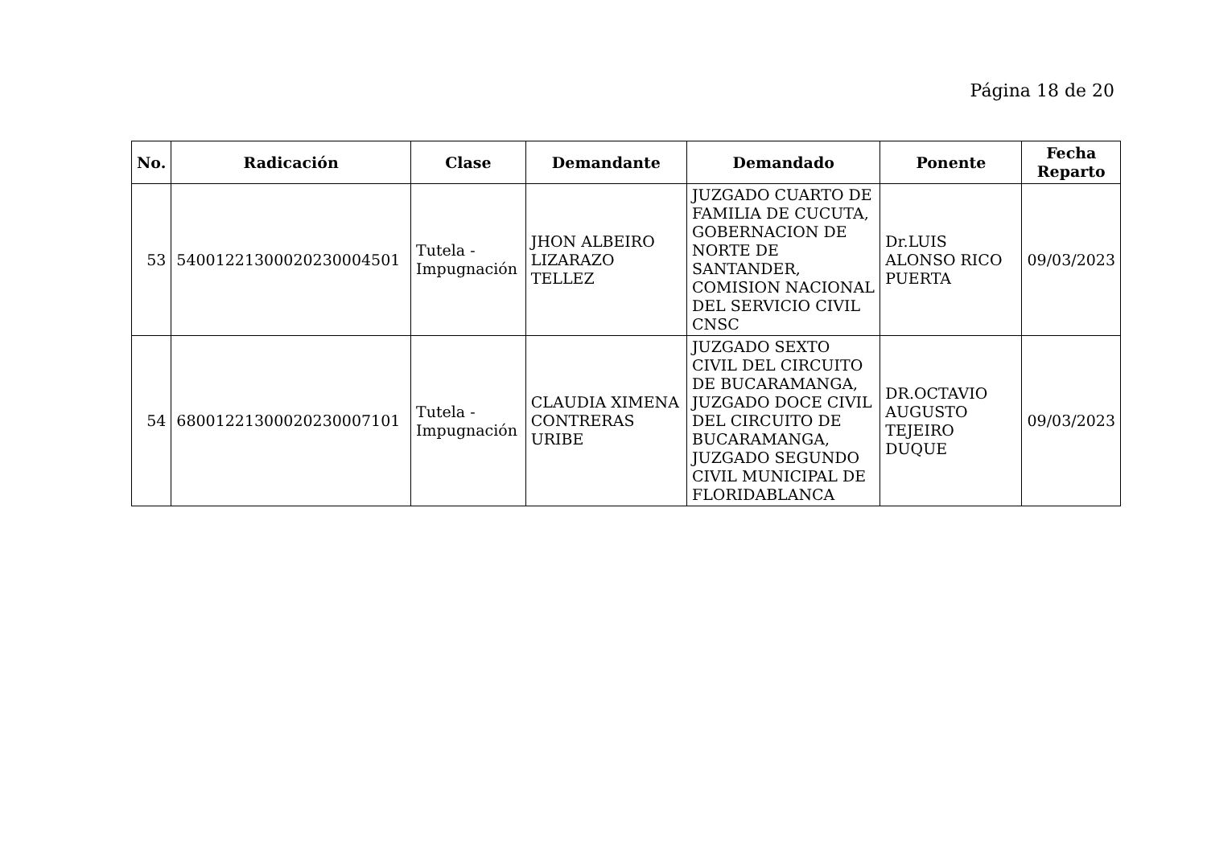Página 18 de 20
| No. | Radicación | Clase | Demandante | Demandado | Ponente | Fecha Reparto |
| --- | --- | --- | --- | --- | --- | --- |
| 53 | 54001221300020230004501 | Tutela - Impugnación | JHON ALBEIRO LIZARAZO TELLEZ | JUZGADO CUARTO DE FAMILIA DE CUCUTA, GOBERNACION DE NORTE DE SANTANDER, COMISION NACIONAL DEL SERVICIO CIVIL CNSC | Dr.LUIS ALONSO RICO PUERTA | 09/03/2023 |
| 54 | 68001221300020230007101 | Tutela - Impugnación | CLAUDIA XIMENA CONTRERAS URIBE | JUZGADO SEXTO CIVIL DEL CIRCUITO DE BUCARAMANGA, JUZGADO DOCE CIVIL DEL CIRCUITO DE BUCARAMANGA, JUZGADO SEGUNDO CIVIL MUNICIPAL DE FLORIDABLANCA | DR.OCTAVIO AUGUSTO TEJEIRO DUQUE | 09/03/2023 |